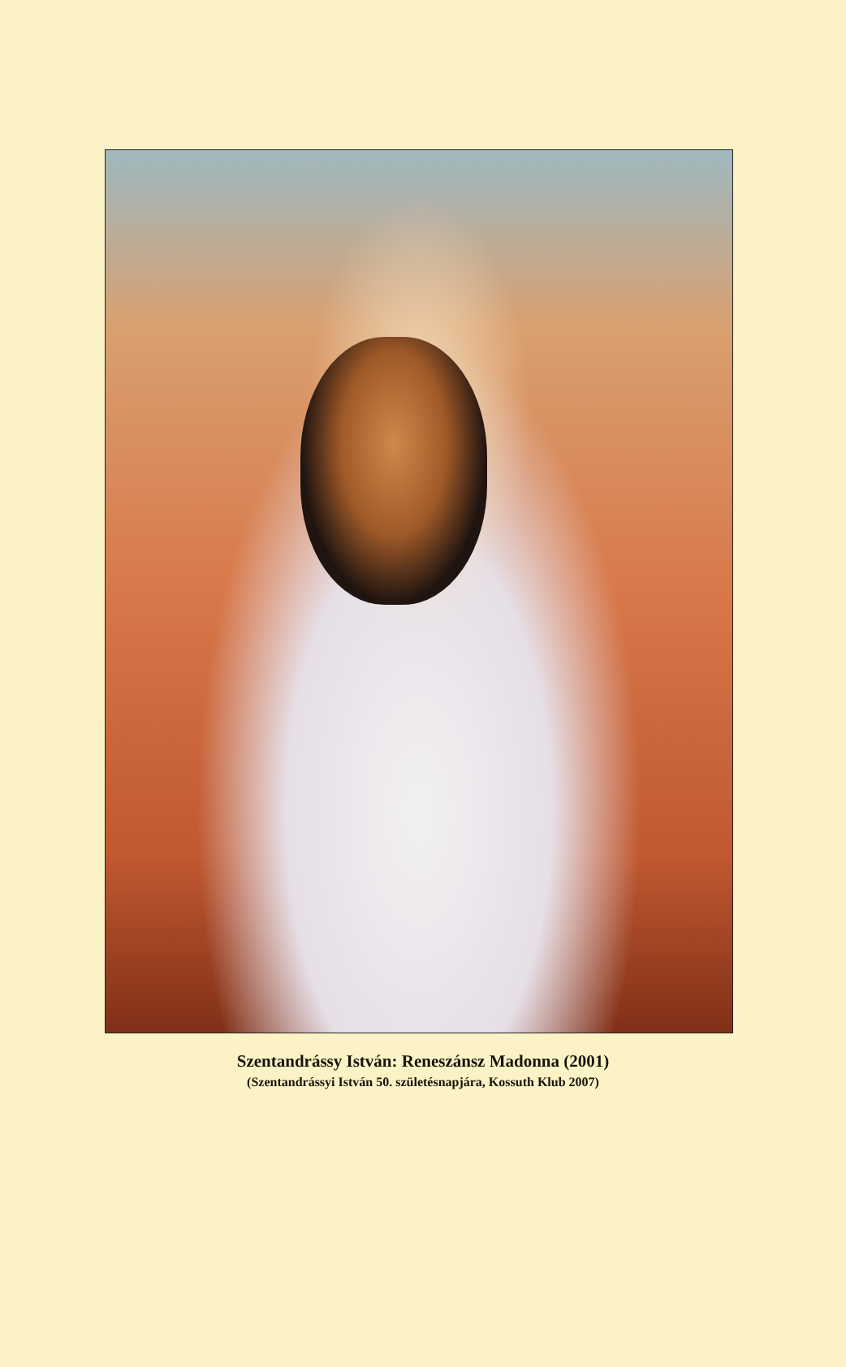Szentandrássy István: Reneszánsz Madonna (2001)
(Szentandrássyi István 50. születésnapjára, Kossuth Klub 2007)